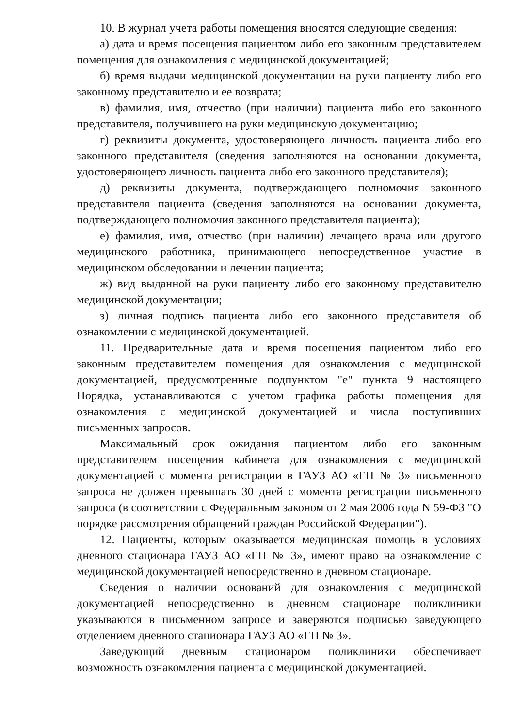10. В журнал учета работы помещения вносятся следующие сведения:
а) дата и время посещения пациентом либо его законным представителем помещения для ознакомления с медицинской документацией;
б) время выдачи медицинской документации на руки пациенту либо его законному представителю и ее возврата;
в) фамилия, имя, отчество (при наличии) пациента либо его законного представителя, получившего на руки медицинскую документацию;
г) реквизиты документа, удостоверяющего личность пациента либо его законного представителя (сведения заполняются на основании документа, удостоверяющего личность пациента либо его законного представителя);
д) реквизиты документа, подтверждающего полномочия законного представителя пациента (сведения заполняются на основании документа, подтверждающего полномочия законного представителя пациента);
е) фамилия, имя, отчество (при наличии) лечащего врача или другого медицинского работника, принимающего непосредственное участие в медицинском обследовании и лечении пациента;
ж) вид выданной на руки пациенту либо его законному представителю медицинской документации;
з) личная подпись пациента либо его законного представителя об ознакомлении с медицинской документацией.
11. Предварительные дата и время посещения пациентом либо его законным представителем помещения для ознакомления с медицинской документацией, предусмотренные подпунктом "е" пункта 9 настоящего Порядка, устанавливаются с учетом графика работы помещения для ознакомления с медицинской документацией и числа поступивших письменных запросов.
Максимальный срок ожидания пациентом либо его законным представителем посещения кабинета для ознакомления с медицинской документацией с момента регистрации в ГАУЗ АО «ГП № 3» письменного запроса не должен превышать 30 дней с момента регистрации письменного запроса (в соответствии с Федеральным законом от 2 мая 2006 года N 59-ФЗ "О порядке рассмотрения обращений граждан Российской Федерации").
12. Пациенты, которым оказывается медицинская помощь в условиях дневного стационара ГАУЗ АО «ГП № 3», имеют право на ознакомление с медицинской документацией непосредственно в дневном стационаре.
Сведения о наличии оснований для ознакомления с медицинской документацией непосредственно в дневном стационаре поликлиники указываются в письменном запросе и заверяются подписью заведующего отделением дневного стационара ГАУЗ АО «ГП № 3».
Заведующий дневным стационаром поликлиники обеспечивает возможность ознакомления пациента с медицинской документацией.